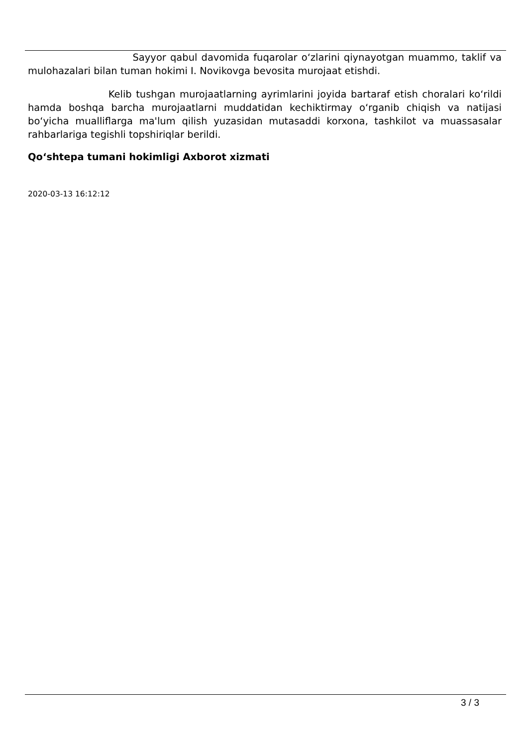Sayyor qabul davomida fuqarolar o‘zlarini qiynayotgan muammo, taklif va mulohazalari bilan tuman hokimi I. Novikovga bevosita murojaat etishdi.
Kelib tushgan murojaatlarning ayrimlarini joyida bartaraf etish choralari ko‘rildi hamda boshqa barcha murojaatlarni muddatidan kechiktirmay o‘rganib chiqish va natijasi bo‘yicha mualliflarga ma'lum qilish yuzasidan mutasaddi korxona, tashkilot va muassasalar rahbarlariga tegishli topshiriqlar berildi.
Qo‘shtepa tumani hokimligi Axborot xizmati
2020-03-13 16:12:12
3 / 3